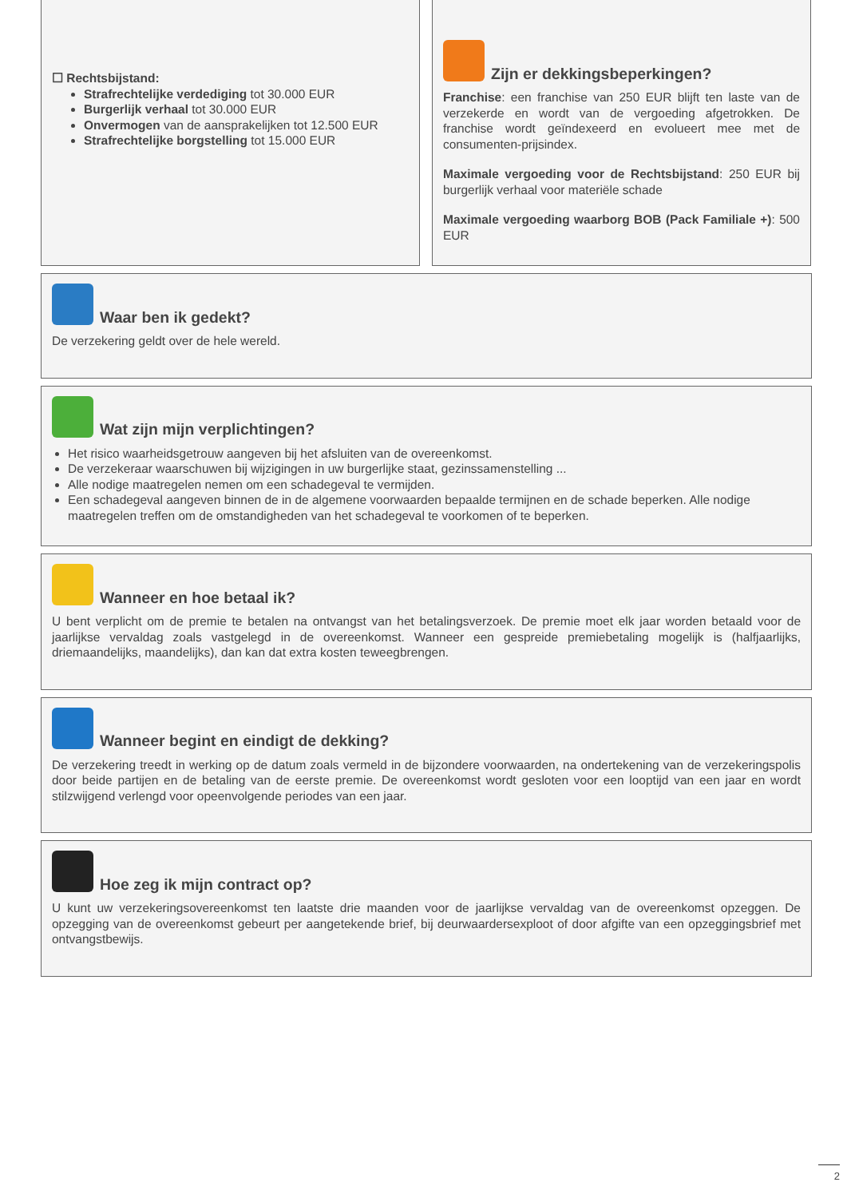☐ Rechtsbijstand:
Strafrechtelijke verdediging tot 30.000 EUR
Burgerlijk verhaal tot 30.000 EUR
Onvermogen van de aansprakelijken tot 12.500 EUR
Strafrechtelijke borgstelling tot 15.000 EUR
Zijn er dekkingsbeperkingen?
Franchise: een franchise van 250 EUR blijft ten laste van de verzekerde en wordt van de vergoeding afgetrokken. De franchise wordt geïndexeerd en evolueert mee met de consumenten-prijsindex.
Maximale vergoeding voor de Rechtsbijstand: 250 EUR bij burgerlijk verhaal voor materiële schade
Maximale vergoeding waarborg BOB (Pack Familiale +): 500 EUR
Waar ben ik gedekt?
De verzekering geldt over de hele wereld.
Wat zijn mijn verplichtingen?
Het risico waarheidsgetrouw aangeven bij het afsluiten van de overeenkomst.
De verzekeraar waarschuwen bij wijzigingen in uw burgerlijke staat, gezinssamenstelling ...
Alle nodige maatregelen nemen om een schadegeval te vermijden.
Een schadegeval aangeven binnen de in de algemene voorwaarden bepaalde termijnen en de schade beperken. Alle nodige maatregelen treffen om de omstandigheden van het schadegeval te voorkomen of te beperken.
Wanneer en hoe betaal ik?
U bent verplicht om de premie te betalen na ontvangst van het betalingsverzoek. De premie moet elk jaar worden betaald voor de jaarlijkse vervaldag zoals vastgelegd in de overeenkomst. Wanneer een gespreide premiebetaling mogelijk is (halfjaarlijks, driemaandelijks, maandelijks), dan kan dat extra kosten teweegbrengen.
Wanneer begint en eindigt de dekking?
De verzekering treedt in werking op de datum zoals vermeld in de bijzondere voorwaarden, na ondertekening van de verzekeringspolis door beide partijen en de betaling van de eerste premie. De overeenkomst wordt gesloten voor een looptijd van een jaar en wordt stilzwijgend verlengd voor opeenvolgende periodes van een jaar.
Hoe zeg ik mijn contract op?
U kunt uw verzekeringsovereenkomst ten laatste drie maanden voor de jaarlijkse vervaldag van de overeenkomst opzeggen. De opzegging van de overeenkomst gebeurt per aangetekende brief, bij deurwaardersexploot of door afgifte van een opzeggingsbrief met ontvangstbewijs.
2